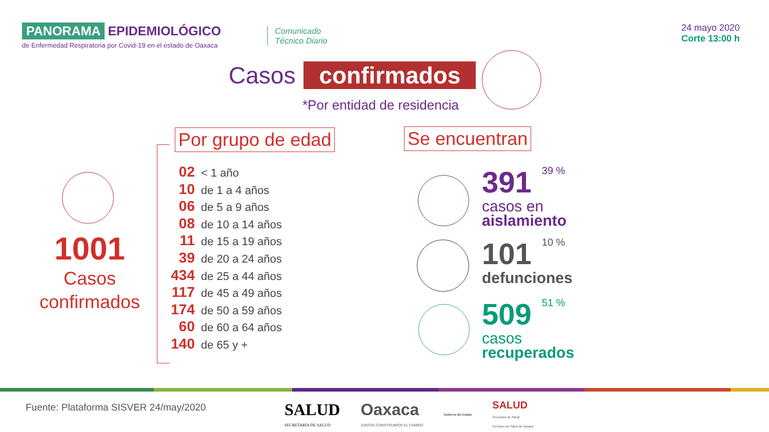PANORAMA EPIDEMIOLÓGICO
de Enfermedad Respiratoria por Covid-19 en el estado de Oaxaca
Comunicado
Técnico Diario
24 mayo 2020
Corte 13:00 h
Casos confirmados
*Por entidad de residencia
1001
Casos
confirmados
Por grupo de edad Se encuentran
02 < 1 año
10 de 1 a 4 años
06 de 5 a 9 años
08 de 10 a 14 años
11 de 15 a 19 años
39 de 20 a 24 años
434 de 25 a 44 años
117 de 45 a 49 años
174 de 50 a 59 años
60 de 60 a 64 años
140 de 65 y +
391 39 %
casos en
aislamiento
101 10 %
defunciones
509 51 %
casos
recuperados
Fuente: Plataforma SISVER 24/may/2020
SALUD
SECRETARÍA DE SALUD
Oaxaca
JUNTOS CONSTRUIMOS EL CAMBIO
Gobierno del Estado
SALUD
Secretaría de Salud
Servicios de Salud de Oaxaca